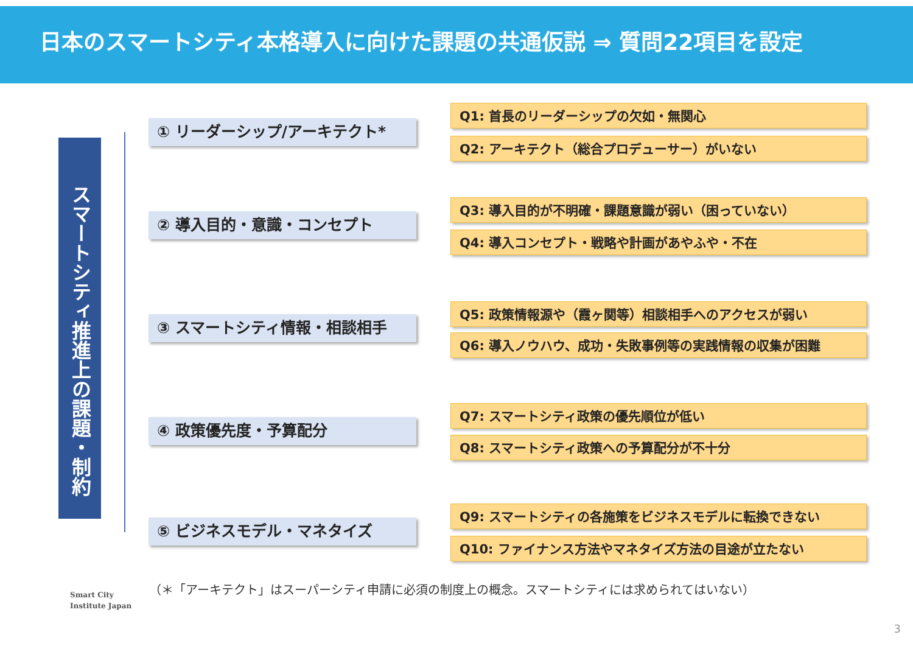日本のスマートシティ本格導入に向けた課題の共通仮説 ⇒ 質問22項目を設定
スマートシティ推進上の課題・制約
① リーダーシップ/アーキテクト*
Q1: 首長のリーダーシップの欠如・無関心
Q2: アーキテクト（総合プロデューサー）がいない
② 導入目的・意識・コンセプト
Q3: 導入目的が不明確・課題意識が弱い（困っていない）
Q4: 導入コンセプト・戦略や計画があやふや・不在
③ スマートシティ情報・相談相手
Q5: 政策情報源や（霞ヶ関等）相談相手へのアクセスが弱い
Q6: 導入ノウハウ、成功・失敗事例等の実践情報の収集が困難
④ 政策優先度・予算配分
Q7: スマートシティ政策の優先順位が低い
Q8: スマートシティ政策への予算配分が不十分
⑤ ビジネスモデル・マネタイズ
Q9: スマートシティの各施策をビジネスモデルに転換できない
Q10: ファイナンス方法やマネタイズ方法の目途が立たない
Smart City
Institute Japan
（＊「アーキテクト」はスーパーシティ申請に必須の制度上の概念。スマートシティには求められてはいない）
3